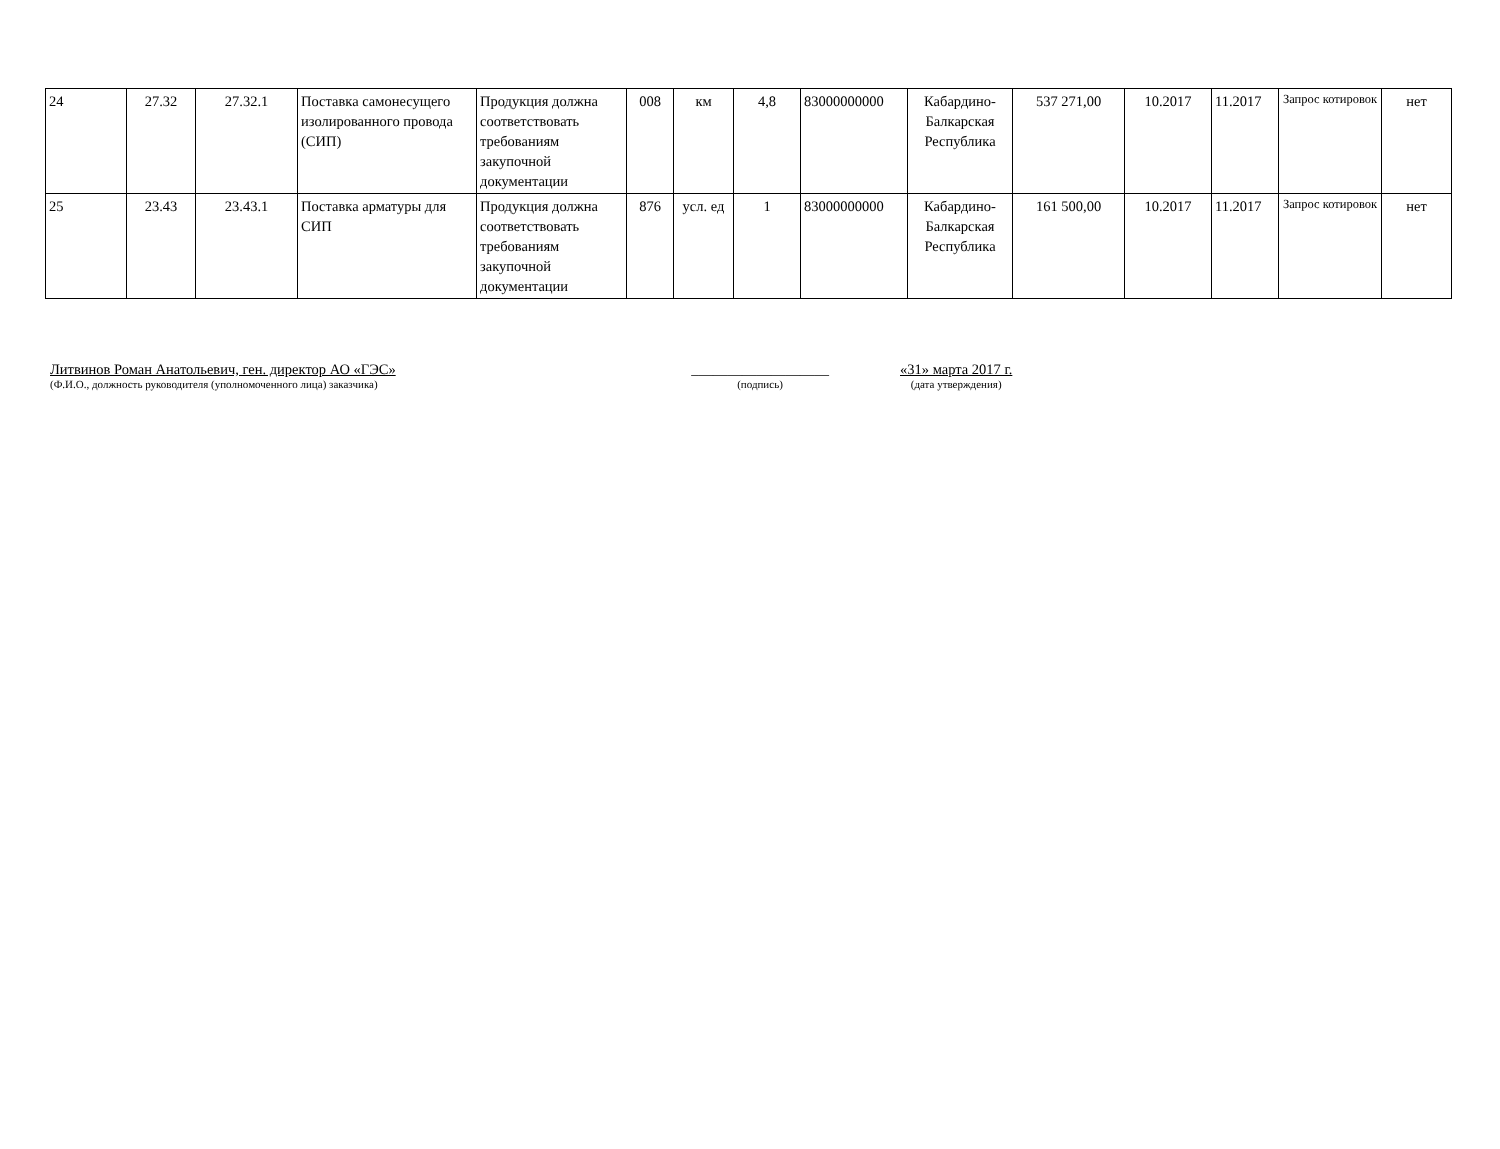| 24 | 27.32 | 27.32.1 | Поставка самонесущего изолированного провода (СИП) | Продукция должна соответствовать требованиям закупочной документации | 008 | км | 4,8 | 83000000000 | Кабардино-Балкарская Республика | 537 271,00 | 10.2017 | 11.2017 | Запрос котировок | нет |
| 25 | 23.43 | 23.43.1 | Поставка арматуры для СИП | Продукция должна соответствовать требованиям закупочной документации | 876 | усл. ед | 1 | 83000000000 | Кабардино-Балкарская Республика | 161 500,00 | 10.2017 | 11.2017 | Запрос котировок | нет |
Литвинов Роман Анатольевич, ген. директор АО «ГЭС»
(Ф.И.О., должность руководителя (уполномоченного лица) заказчика)
___________________
(подпись)
«31» марта 2017 г.
(дата утверждения)